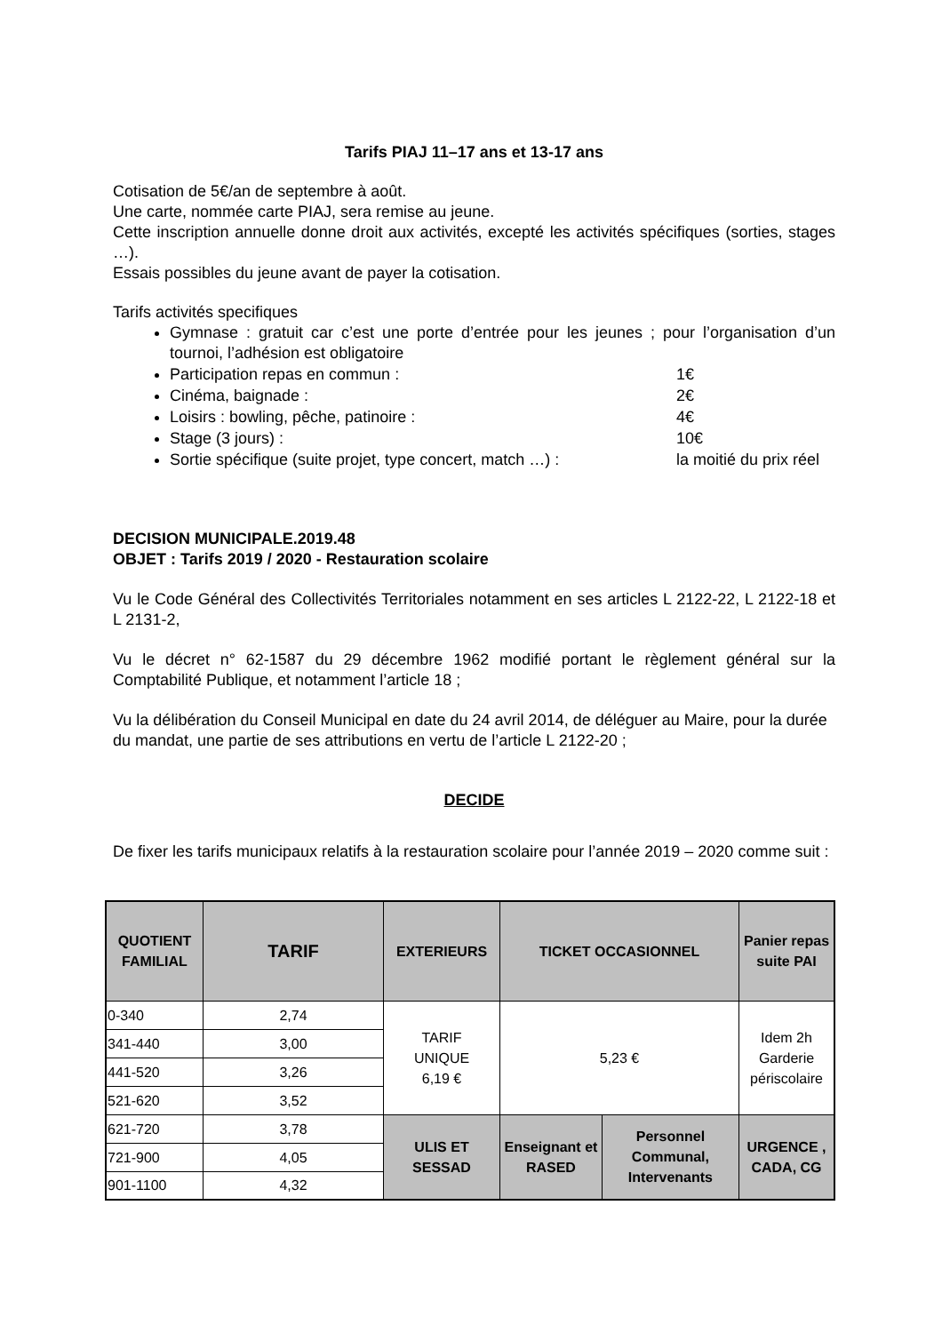Tarifs PIAJ 11–17 ans et 13-17 ans
Cotisation de 5€/an de septembre à août.
Une carte, nommée carte PIAJ, sera remise au jeune.
Cette inscription annuelle donne droit aux activités, excepté les activités spécifiques (sorties, stages …).
Essais possibles du jeune avant de payer la cotisation.
Tarifs activités specifiques
Gymnase : gratuit car c’est une porte d’entrée pour les jeunes ; pour l’organisation d’un tournoi, l’adhésion est obligatoire
Participation repas en commun : 1€
Cinéma, baignade : 2€
Loisirs : bowling, pêche, patinoire : 4€
Stage (3 jours) : 10€
Sortie spécifique (suite projet, type concert, match …) : la moitié du prix réel
DECISION MUNICIPALE.2019.48
OBJET : Tarifs 2019 / 2020 - Restauration scolaire
Vu le Code Général des Collectivités Territoriales notamment en ses articles L 2122-22, L 2122-18 et L 2131-2,
Vu le décret n° 62-1587 du 29 décembre 1962 modifié portant le règlement général sur la Comptabilité Publique, et notamment l’article 18 ;
Vu la délibération du Conseil Municipal en date du 24 avril 2014, de déléguer au Maire, pour la durée du mandat, une partie de ses attributions en vertu de l’article L 2122-20 ;
DECIDE
De fixer les tarifs municipaux relatifs à la restauration scolaire pour l’année 2019 – 2020 comme suit :
| QUOTIENT FAMILIAL | TARIF | EXTERIEURS | TICKET OCCASIONNEL | | Panier repas suite PAI |
| --- | --- | --- | --- | --- | --- |
| 0-340 | 2,74 | TARIF UNIQUE 6,19 € | 5,23 € | | Idem 2h Garderie périscolaire |
| 341-440 | 3,00 | | | | |
| 441-520 | 3,26 | | | | |
| 521-620 | 3,52 | | | | |
| 621-720 | 3,78 | ULIS ET SESSAD | Enseignant et RASED | Personnel Communal, Intervenants | URGENCE , CADA, CG |
| 721-900 | 4,05 | | | | |
| 901-1100 | 4,32 | | | | |